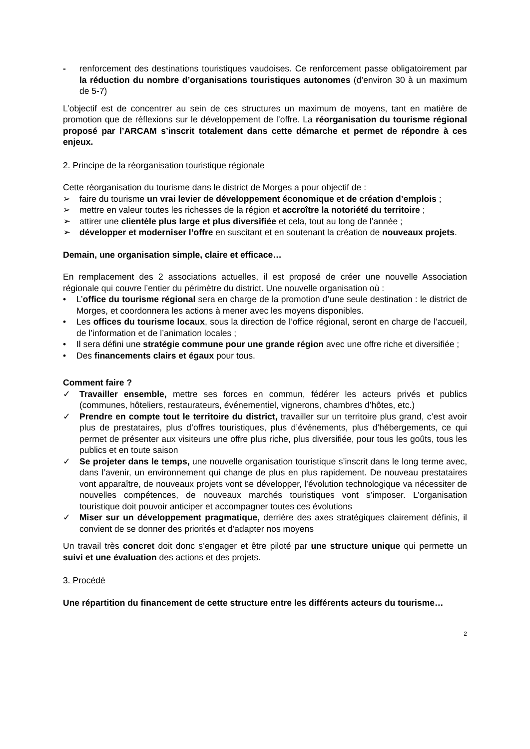- renforcement des destinations touristiques vaudoises. Ce renforcement passe obligatoirement par la réduction du nombre d’organisations touristiques autonomes (d’environ 30 à un maximum de 5-7)
L’objectif est de concentrer au sein de ces structures un maximum de moyens, tant en matière de promotion que de réflexions sur le développement de l’offre. La réorganisation du tourisme régional proposé par l’ARCAM s’inscrit totalement dans cette démarche et permet de répondre à ces enjeux.
2. Principe de la réorganisation touristique régionale
Cette réorganisation du tourisme dans le district de Morges a pour objectif de :
➢ faire du tourisme un vrai levier de développement économique et de création d’emplois ;
➢ mettre en valeur toutes les richesses de la région et accroître la notoriété du territoire ;
➢ attirer une clientèle plus large et plus diversifiée et cela, tout au long de l’année ;
➢ développer et moderniser l’offre en suscitant et en soutenant la création de nouveaux projets.
Demain, une organisation simple, claire et efficace…
En remplacement des 2 associations actuelles, il est proposé de créer une nouvelle Association régionale qui couvre l’entier du périmètre du district. Une nouvelle organisation où :
• L’office du tourisme régional sera en charge de la promotion d’une seule destination : le district de Morges, et coordonnera les actions à mener avec les moyens disponibles.
• Les offices du tourisme locaux, sous la direction de l’office régional, seront en charge de l’accueil, de l’information et de l’animation locales ;
• Il sera défini une stratégie commune pour une grande région avec une offre riche et diversifiée ;
• Des financements clairs et égaux pour tous.
Comment faire ?
✓ Travailler ensemble, mettre ses forces en commun, fédérer les acteurs privés et publics (communes, hôteliers, restaurateurs, événementiel, vignerons, chambres d’hôtes, etc.)
✓ Prendre en compte tout le territoire du district, travailler sur un territoire plus grand, c’est avoir plus de prestataires, plus d’offres touristiques, plus d’événements, plus d’hébergements, ce qui permet de présenter aux visiteurs une offre plus riche, plus diversifiée, pour tous les goûts, tous les publics et en toute saison
✓ Se projeter dans le temps, une nouvelle organisation touristique s’inscrit dans le long terme avec, dans l’avenir, un environnement qui change de plus en plus rapidement. De nouveau prestataires vont apparaître, de nouveaux projets vont se développer, l’évolution technologique va nécessiter de nouvelles compétences, de nouveaux marchés touristiques vont s’imposer. L’organisation touristique doit pouvoir anticiper et accompagner toutes ces évolutions
✓ Miser sur un développement pragmatique, derrière des axes stratégiques clairement définis, il convient de se donner des priorités et d’adapter nos moyens
Un travail très concret doit donc s’engager et être piloté par une structure unique qui permette un suivi et une évaluation des actions et des projets.
3. Procédé
Une répartition du financement de cette structure entre les différents acteurs du tourisme…
2